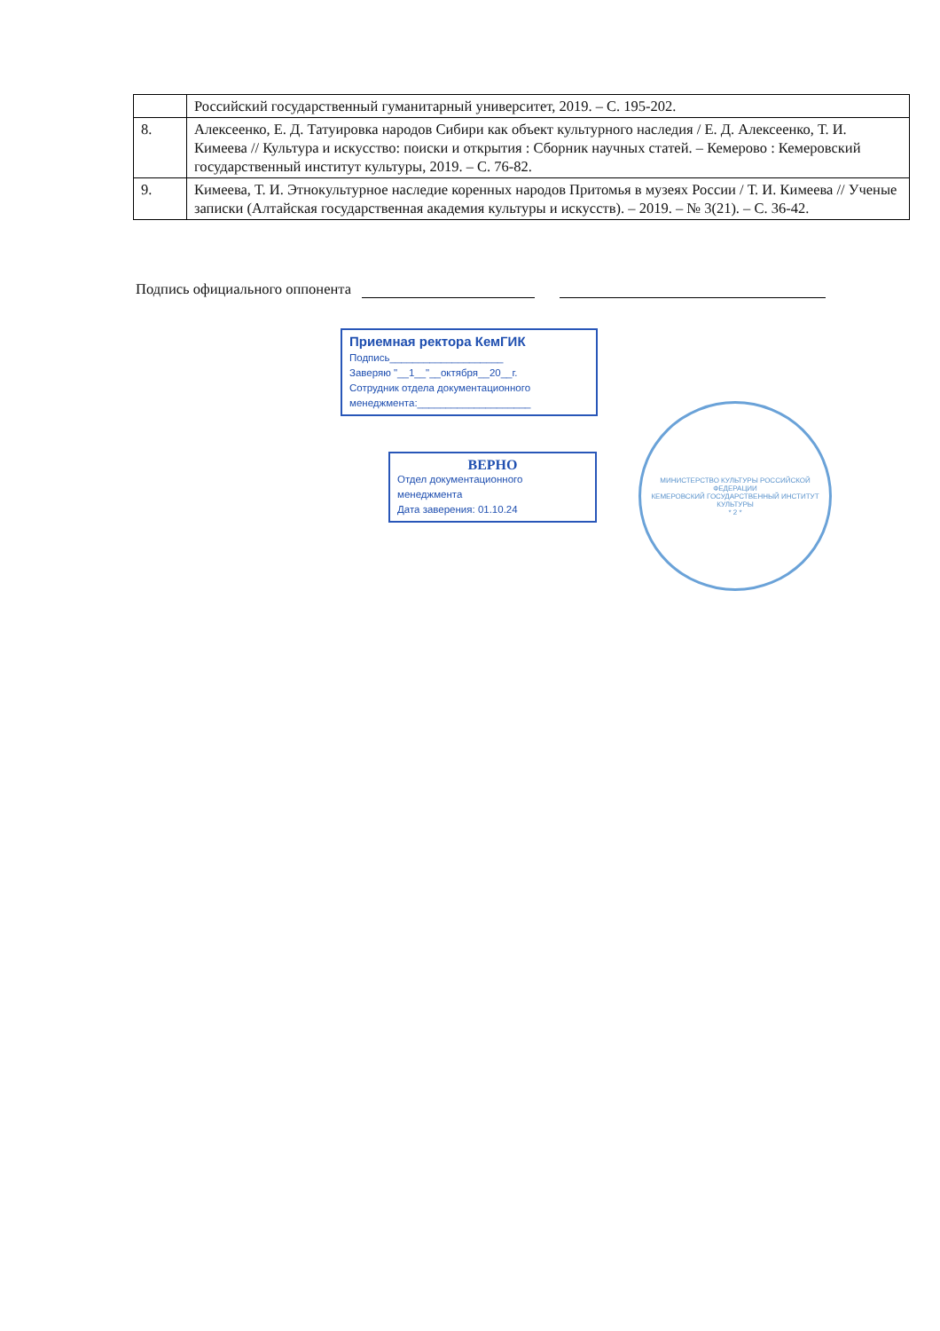| | Российский государственный гуманитарный университет, 2019. – С. 195-202. |
| 8. | Алексеенко, Е. Д. Татуировка народов Сибири как объект культурного наследия / Е. Д. Алексеенко, Т. И. Кимеева // Культура и искусство: поиски и открытия : Сборник научных статей. – Кемерово : Кемеровский государственный институт культуры, 2019. – С. 76-82. |
| 9. | Кимеева, Т. И. Этнокультурное наследие коренных народов Притомья в музеях России / Т. И. Кимеева // Ученые записки (Алтайская государственная академия культуры и искусств). – 2019. – № 3(21). – С. 36-42. |
Подпись официального оппонента
Приемная ректора КемГИК
Подпись____________________
Заверяю "__1__"__октября__20__г.
Сотрудник отдела документационного
менеджмента:____________________
ВЕРНО
Отдел документационного
менеджмента
Дата заверения: 01.10.24
МИНИСТЕРСТВО КУЛЬТУРЫ РОССИЙСКОЙ ФЕДЕРАЦИИ
КЕМЕРОВСКИЙ ГОСУДАРСТВЕННЫЙ ИНСТИТУТ КУЛЬТУРЫ
* 2 *